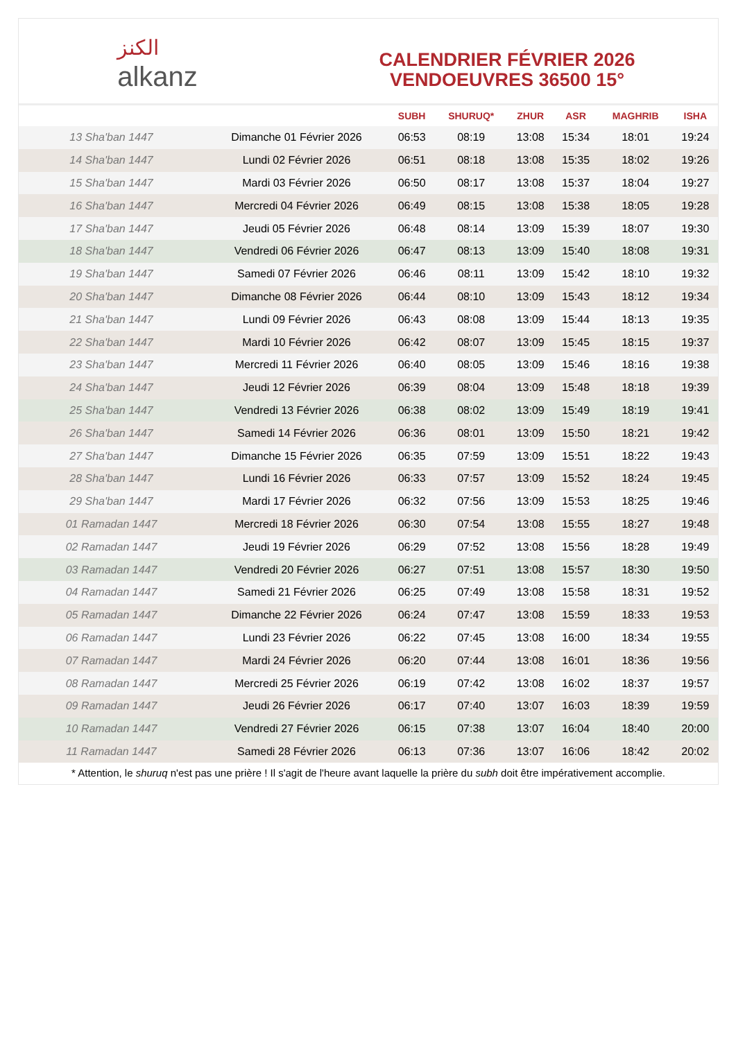الكنز
alkanz
CALENDRIER FÉVRIER 2026
VENDOEUVRES 36500 15°
| | | SUBH | SHURUQ* | ZHUR | ASR | MAGHRIB | ISHA |
| --- | --- | --- | --- | --- | --- | --- | --- |
| 13 Sha'ban 1447 | Dimanche 01 Février 2026 | 06:53 | 08:19 | 13:08 | 15:34 | 18:01 | 19:24 |
| 14 Sha'ban 1447 | Lundi 02 Février 2026 | 06:51 | 08:18 | 13:08 | 15:35 | 18:02 | 19:26 |
| 15 Sha'ban 1447 | Mardi 03 Février 2026 | 06:50 | 08:17 | 13:08 | 15:37 | 18:04 | 19:27 |
| 16 Sha'ban 1447 | Mercredi 04 Février 2026 | 06:49 | 08:15 | 13:08 | 15:38 | 18:05 | 19:28 |
| 17 Sha'ban 1447 | Jeudi 05 Février 2026 | 06:48 | 08:14 | 13:09 | 15:39 | 18:07 | 19:30 |
| 18 Sha'ban 1447 | Vendredi 06 Février 2026 | 06:47 | 08:13 | 13:09 | 15:40 | 18:08 | 19:31 |
| 19 Sha'ban 1447 | Samedi 07 Février 2026 | 06:46 | 08:11 | 13:09 | 15:42 | 18:10 | 19:32 |
| 20 Sha'ban 1447 | Dimanche 08 Février 2026 | 06:44 | 08:10 | 13:09 | 15:43 | 18:12 | 19:34 |
| 21 Sha'ban 1447 | Lundi 09 Février 2026 | 06:43 | 08:08 | 13:09 | 15:44 | 18:13 | 19:35 |
| 22 Sha'ban 1447 | Mardi 10 Février 2026 | 06:42 | 08:07 | 13:09 | 15:45 | 18:15 | 19:37 |
| 23 Sha'ban 1447 | Mercredi 11 Février 2026 | 06:40 | 08:05 | 13:09 | 15:46 | 18:16 | 19:38 |
| 24 Sha'ban 1447 | Jeudi 12 Février 2026 | 06:39 | 08:04 | 13:09 | 15:48 | 18:18 | 19:39 |
| 25 Sha'ban 1447 | Vendredi 13 Février 2026 | 06:38 | 08:02 | 13:09 | 15:49 | 18:19 | 19:41 |
| 26 Sha'ban 1447 | Samedi 14 Février 2026 | 06:36 | 08:01 | 13:09 | 15:50 | 18:21 | 19:42 |
| 27 Sha'ban 1447 | Dimanche 15 Février 2026 | 06:35 | 07:59 | 13:09 | 15:51 | 18:22 | 19:43 |
| 28 Sha'ban 1447 | Lundi 16 Février 2026 | 06:33 | 07:57 | 13:09 | 15:52 | 18:24 | 19:45 |
| 29 Sha'ban 1447 | Mardi 17 Février 2026 | 06:32 | 07:56 | 13:09 | 15:53 | 18:25 | 19:46 |
| 01 Ramadan 1447 | Mercredi 18 Février 2026 | 06:30 | 07:54 | 13:08 | 15:55 | 18:27 | 19:48 |
| 02 Ramadan 1447 | Jeudi 19 Février 2026 | 06:29 | 07:52 | 13:08 | 15:56 | 18:28 | 19:49 |
| 03 Ramadan 1447 | Vendredi 20 Février 2026 | 06:27 | 07:51 | 13:08 | 15:57 | 18:30 | 19:50 |
| 04 Ramadan 1447 | Samedi 21 Février 2026 | 06:25 | 07:49 | 13:08 | 15:58 | 18:31 | 19:52 |
| 05 Ramadan 1447 | Dimanche 22 Février 2026 | 06:24 | 07:47 | 13:08 | 15:59 | 18:33 | 19:53 |
| 06 Ramadan 1447 | Lundi 23 Février 2026 | 06:22 | 07:45 | 13:08 | 16:00 | 18:34 | 19:55 |
| 07 Ramadan 1447 | Mardi 24 Février 2026 | 06:20 | 07:44 | 13:08 | 16:01 | 18:36 | 19:56 |
| 08 Ramadan 1447 | Mercredi 25 Février 2026 | 06:19 | 07:42 | 13:08 | 16:02 | 18:37 | 19:57 |
| 09 Ramadan 1447 | Jeudi 26 Février 2026 | 06:17 | 07:40 | 13:07 | 16:03 | 18:39 | 19:59 |
| 10 Ramadan 1447 | Vendredi 27 Février 2026 | 06:15 | 07:38 | 13:07 | 16:04 | 18:40 | 20:00 |
| 11 Ramadan 1447 | Samedi 28 Février 2026 | 06:13 | 07:36 | 13:07 | 16:06 | 18:42 | 20:02 |
* Attention, le shuruq n'est pas une prière ! Il s'agit de l'heure avant laquelle la prière du subh doit être impérativement accomplie.